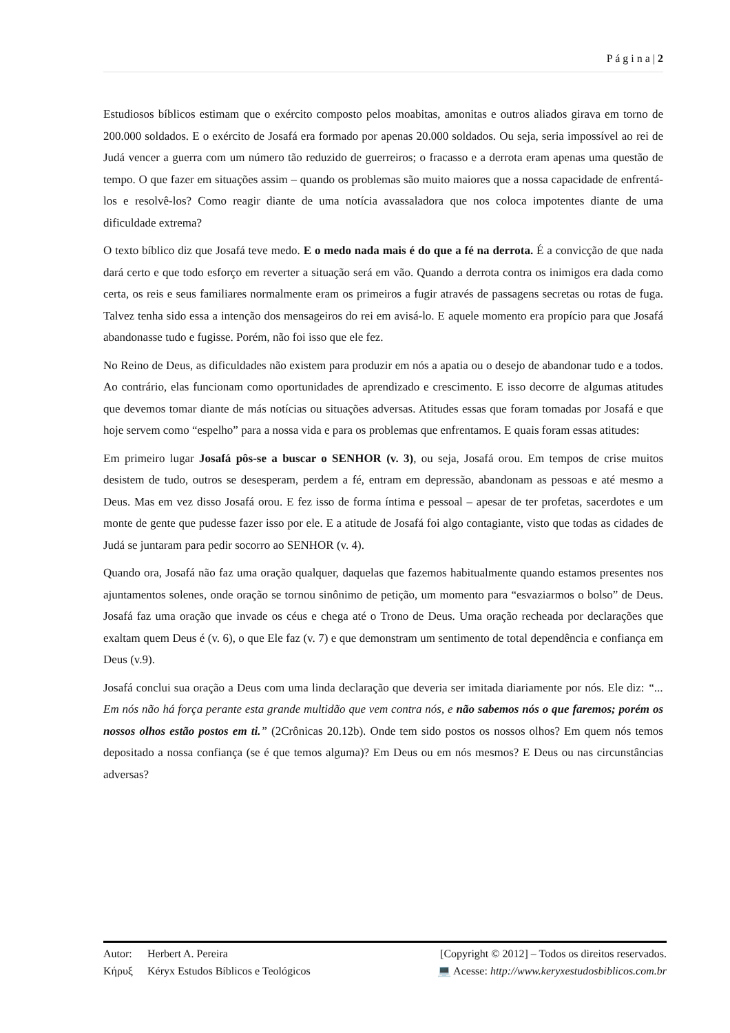P á g i n a | 2
Estudiosos bíblicos estimam que o exército composto pelos moabitas, amonitas e outros aliados girava em torno de 200.000 soldados. E o exército de Josafá era formado por apenas 20.000 soldados. Ou seja, seria impossível ao rei de Judá vencer a guerra com um número tão reduzido de guerreiros; o fracasso e a derrota eram apenas uma questão de tempo. O que fazer em situações assim – quando os problemas são muito maiores que a nossa capacidade de enfrentá-los e resolvê-los? Como reagir diante de uma notícia avassaladora que nos coloca impotentes diante de uma dificuldade extrema?
O texto bíblico diz que Josafá teve medo. E o medo nada mais é do que a fé na derrota. É a convicção de que nada dará certo e que todo esforço em reverter a situação será em vão. Quando a derrota contra os inimigos era dada como certa, os reis e seus familiares normalmente eram os primeiros a fugir através de passagens secretas ou rotas de fuga. Talvez tenha sido essa a intenção dos mensageiros do rei em avisá-lo. E aquele momento era propício para que Josafá abandonasse tudo e fugisse. Porém, não foi isso que ele fez.
No Reino de Deus, as dificuldades não existem para produzir em nós a apatia ou o desejo de abandonar tudo e a todos. Ao contrário, elas funcionam como oportunidades de aprendizado e crescimento. E isso decorre de algumas atitudes que devemos tomar diante de más notícias ou situações adversas. Atitudes essas que foram tomadas por Josafá e que hoje servem como “espelho” para a nossa vida e para os problemas que enfrentamos. E quais foram essas atitudes:
Em primeiro lugar Josafá pôs-se a buscar o SENHOR (v. 3), ou seja, Josafá orou. Em tempos de crise muitos desistem de tudo, outros se desesperam, perdem a fé, entram em depressão, abandonam as pessoas e até mesmo a Deus. Mas em vez disso Josafá orou. E fez isso de forma íntima e pessoal – apesar de ter profetas, sacerdotes e um monte de gente que pudesse fazer isso por ele. E a atitude de Josafá foi algo contagiante, visto que todas as cidades de Judá se juntaram para pedir socorro ao SENHOR (v. 4).
Quando ora, Josafá não faz uma oração qualquer, daquelas que fazemos habitualmente quando estamos presentes nos ajuntamentos solenes, onde oração se tornou sinônimo de petição, um momento para “esvaziarmos o bolso” de Deus. Josafá faz uma oração que invade os céus e chega até o Trono de Deus. Uma oração recheada por declarações que exaltam quem Deus é (v. 6), o que Ele faz (v. 7) e que demonstram um sentimento de total dependência e confiança em Deus (v.9).
Josafá conclui sua oração a Deus com uma linda declaração que deveria ser imitada diariamente por nós. Ele diz: “... Em nós não há força perante esta grande multidão que vem contra nós, e não sabemos nós o que faremos; porém os nossos olhos estão postos em ti.” (2Crônicas 20.12b). Onde tem sido postos os nossos olhos? Em quem nós temos depositado a nossa confiança (se é que temos alguma)? Em Deus ou em nós mesmos? E Deus ou nas circunstâncias adversas?
Autor: Herbert A. Pereira [Copyright © 2012] – Todos os direitos reservados.
Κήρυξ Kéryx Estudos Bíblicos e Teológicos 💻 Acesse: http://www.keryxestudosbiblicos.com.br